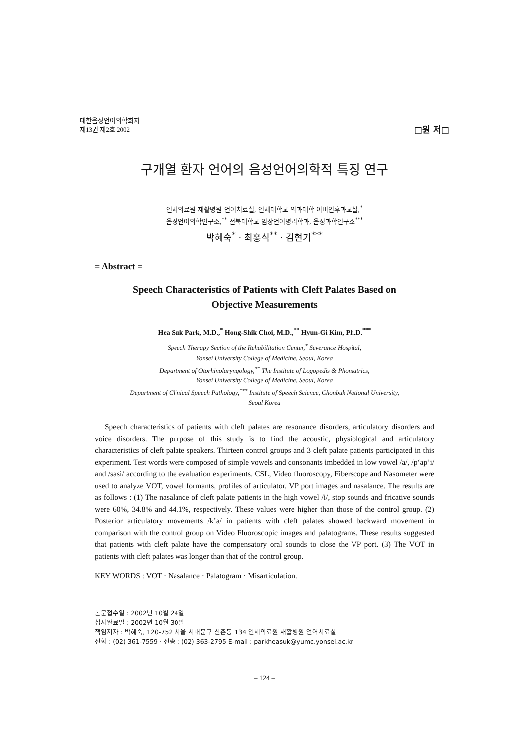대한음성언어의학회지
제13권 제2호 2002
□원 저□
구개열 환자 언어의 음성언어의학적 특징 연구
연세의료원 재활병원 언어치료실, 연세대학교 의과대학 이비인후과교실,<sup>*</sup>
음성언어의학연구소,<sup>**</sup> 전북대학교 임상언어병리학과, 음성과학연구소<sup>***</sup>
박혜숙<sup>*</sup> · 최홍식<sup>**</sup> · 김현기<sup>***</sup>
= Abstract =
Speech Characteristics of Patients with Cleft Palates Based on
Objective Measurements
Hea Suk Park, M.D.,<sup>*</sup> Hong-Shik Choi, M.D.,<sup>**</sup> Hyun-Gi Kim, Ph.D.<sup>***</sup>
Speech Therapy Section of the Rehabilitation Center,<sup>*</sup> Severance Hospital,
Yonsei University College of Medicine, Seoul, Korea
Department of Otorhinolaryngology,<sup>**</sup> The Institute of Logopedis & Phoniatrics,
Yonsei University College of Medicine, Seoul, Korea
Department of Clinical Speech Pathology,<sup>***</sup> Institute of Speech Science, Chonbuk National University,
Seoul Korea
Speech characteristics of patients with cleft palates are resonance disorders, articulatory disorders and voice disorders. The purpose of this study is to find the acoustic, physiological and articulatory characteristics of cleft palate speakers. Thirteen control groups and 3 cleft palate patients participated in this experiment. Test words were composed of simple vowels and consonants imbedded in low vowel /a/, /p‘ap’i/ and /sasi/ according to the evaluation experiments. CSL, Video fluoroscopy, Fiberscope and Nasometer were used to analyze VOT, vowel formants, profiles of articulator, VP port images and nasalance. The results are as follows : (1) The nasalance of cleft palate patients in the high vowel /i/, stop sounds and fricative sounds were 60%, 34.8% and 44.1%, respectively. These values were higher than those of the control group. (2) Posterior articulatory movements /k’a/ in patients with cleft palates showed backward movement in comparison with the control group on Video Fluoroscopic images and palatograms. These results suggested that patients with cleft palate have the compensatory oral sounds to close the VP port. (3) The VOT in patients with cleft palates was longer than that of the control group.
KEY WORDS : VOT · Nasalance · Palatogram · Misarticulation.
논문접수일 : 2002년 10월 24일
심사완료일 : 2002년 10월 30일
책임저자 : 박혜숙, 120-752 서울 서대문구 신촌동 134 연세의료원 재활병원 언어치료실
전화 : (02) 361-7559 · 전송 : (02) 363-2795 E-mail : parkheasuk@yumc.yonsei.ac.kr
– 124 –